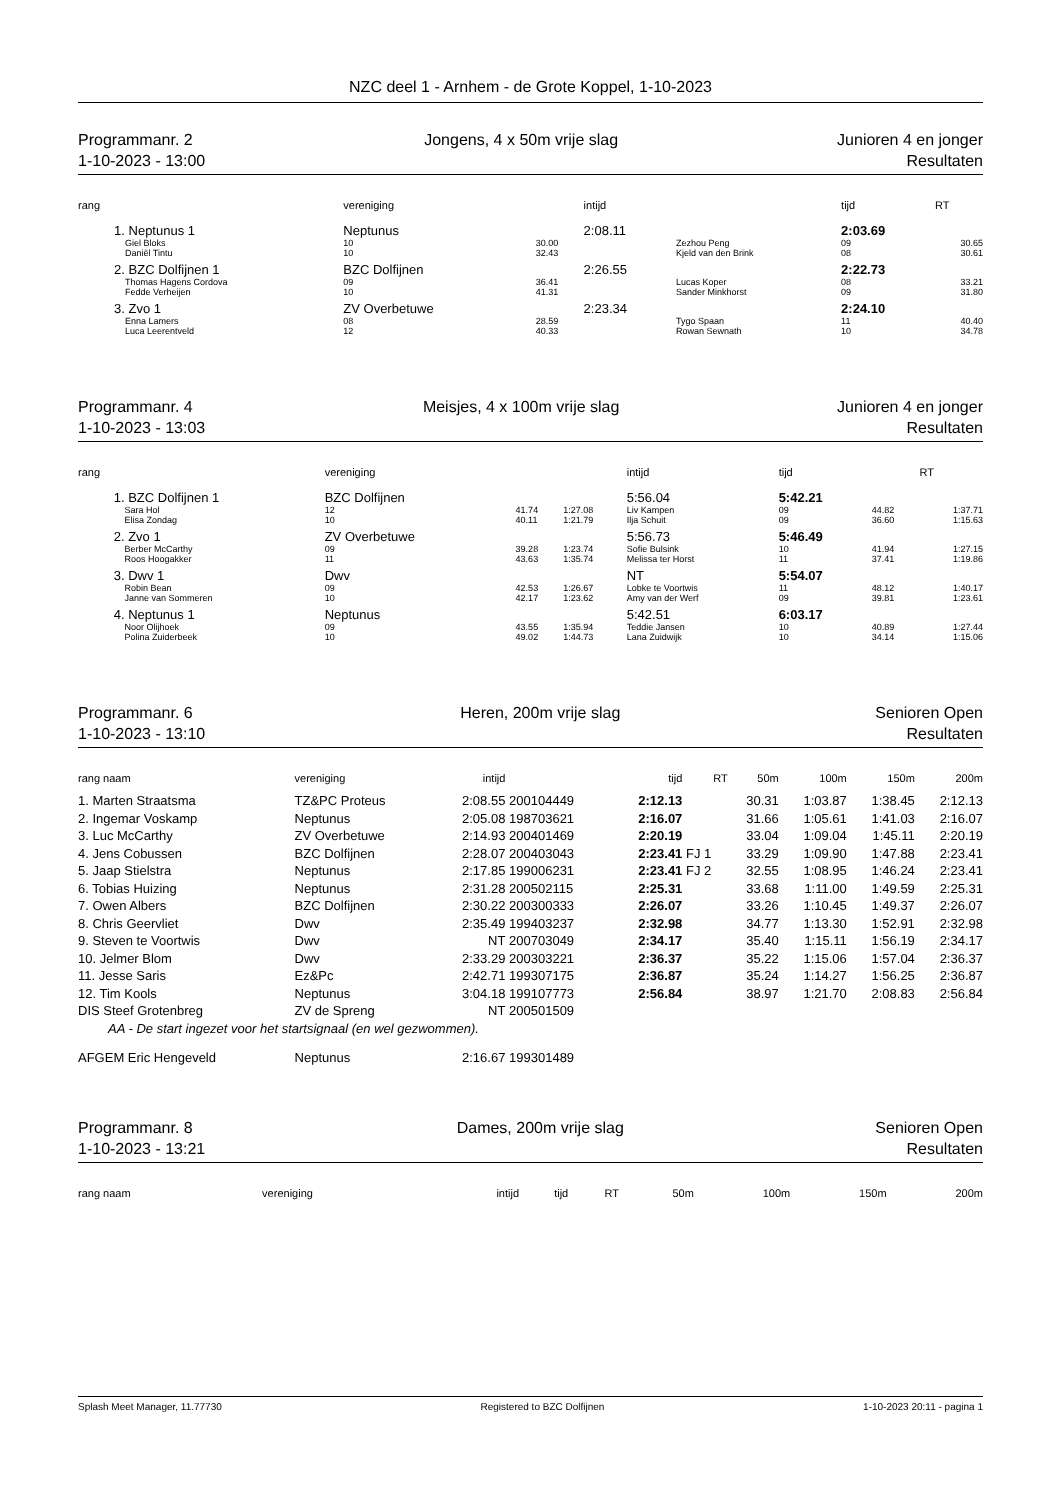NZC deel 1 - Arnhem - de Grote Koppel, 1-10-2023
Programmanr. 2
1-10-2023 - 13:00
Jongens, 4 x 50m vrije slag Junioren 4 en jonger
Resultaten
| rang | | vereniging | | intijd | | | tijd | | RT |
| --- | --- | --- | --- | --- | --- | --- | --- | --- | --- |
| 1. | Neptunus 1 | Neptunus | | 2:08.11 | | | 2:03.69 | | |
| | Giel Bloks | 10 | 30.00 | | Zezhou Peng | | 09 | | 30.65 |
| | Daniël Tintu | 10 | 32.43 | | Kjeld van den Brink | | 08 | | 30.61 |
| 2. | BZC Dolfijnen 1 | BZC Dolfijnen | | 2:26.55 | | | 2:22.73 | | |
| | Thomas Hagens Cordova | 09 | 36.41 | | Lucas Koper | | 08 | | 33.21 |
| | Fedde Verheijen | 10 | 41.31 | | Sander Minkhorst | | 09 | | 31.80 |
| 3. | Zvo 1 | ZV Overbetuwe | | 2:23.34 | | | 2:24.10 | | |
| | Enna Lamers | 08 | 28.59 | | Tygo Spaan | | 11 | | 40.40 |
| | Luca Leerentveld | 12 | 40.33 | | Rowan Sewnath | | 10 | | 34.78 |
Programmanr. 4
1-10-2023 - 13:03
Meisjes, 4 x 100m vrije slag Junioren 4 en jonger
Resultaten
| rang | | vereniging | | | intijd | | tijd | | RT |
| --- | --- | --- | --- | --- | --- | --- | --- | --- | --- |
| 1. | BZC Dolfijnen 1 | BZC Dolfijnen | | | 5:56.04 | | 5:42.21 | | |
| | Sara Hol | 12 | 41.74 | 1:27.08 | Liv Kampen | | 09 | 44.82 | 1:37.71 |
| | Elisa Zondag | 10 | 40.11 | 1:21.79 | Ilja Schuit | | 09 | 36.60 | 1:15.63 |
| 2. | Zvo 1 | ZV Overbetuwe | | | 5:56.73 | | 5:46.49 | | |
| | Berber McCarthy | 09 | 39.28 | 1:23.74 | Sofie Bulsink | | 10 | 41.94 | 1:27.15 |
| | Roos Hoogakker | 11 | 43.63 | 1:35.74 | Melissa ter Horst | | 11 | 37.41 | 1:19.86 |
| 3. | Dwv 1 | Dwv | | | NT | | 5:54.07 | | |
| | Robin Bean | 09 | 42.53 | 1:26.67 | Lobke te Voortwis | | 11 | 48.12 | 1:40.17 |
| | Janne van Sommeren | 10 | 42.17 | 1:23.62 | Amy van der Werf | | 09 | 39.81 | 1:23.61 |
| 4. | Neptunus 1 | Neptunus | | | 5:42.51 | | 6:03.17 | | |
| | Noor Olijhoek | 09 | 43.55 | 1:35.94 | Teddie Jansen | | 10 | 40.89 | 1:27.44 |
| | Polina Zuiderbeek | 10 | 49.02 | 1:44.73 | Lana Zuidwijk | | 10 | 34.14 | 1:15.06 |
Programmanr. 6
1-10-2023 - 13:10
Heren, 200m vrije slag Senioren Open
Resultaten
| rang naam | vereniging | intijd | | tijd | RT | 50m | 100m | 150m | 200m |
| --- | --- | --- | --- | --- | --- | --- | --- | --- | --- |
| 1. Marten Straatsma | TZ&PC Proteus | 2:08.55 | 200104449 | 2:12.13 | | 30.31 | 1:03.87 | 1:38.45 | 2:12.13 |
| 2. Ingemar Voskamp | Neptunus | 2:05.08 | 198703621 | 2:16.07 | | 31.66 | 1:05.61 | 1:41.03 | 2:16.07 |
| 3. Luc McCarthy | ZV Overbetuwe | 2:14.93 | 200401469 | 2:20.19 | | 33.04 | 1:09.04 | 1:45.11 | 2:20.19 |
| 4. Jens Cobussen | BZC Dolfijnen | 2:28.07 | 200403043 | 2:23.41 | FJ 1 | 33.29 | 1:09.90 | 1:47.88 | 2:23.41 |
| 5. Jaap Stielstra | Neptunus | 2:17.85 | 199006231 | 2:23.41 | FJ 2 | 32.55 | 1:08.95 | 1:46.24 | 2:23.41 |
| 6. Tobias Huizing | Neptunus | 2:31.28 | 200502115 | 2:25.31 | | 33.68 | 1:11.00 | 1:49.59 | 2:25.31 |
| 7. Owen Albers | BZC Dolfijnen | 2:30.22 | 200300333 | 2:26.07 | | 33.26 | 1:10.45 | 1:49.37 | 2:26.07 |
| 8. Chris Geervliet | Dwv | 2:35.49 | 199403237 | 2:32.98 | | 34.77 | 1:13.30 | 1:52.91 | 2:32.98 |
| 9. Steven te Voortwis | Dwv | NT | 200703049 | 2:34.17 | | 35.40 | 1:15.11 | 1:56.19 | 2:34.17 |
| 10. Jelmer Blom | Dwv | 2:33.29 | 200303221 | 2:36.37 | | 35.22 | 1:15.06 | 1:57.04 | 2:36.37 |
| 11. Jesse Saris | Ez&Pc | 2:42.71 | 199307175 | 2:36.87 | | 35.24 | 1:14.27 | 1:56.25 | 2:36.87 |
| 12. Tim Kools | Neptunus | 3:04.18 | 199107773 | 2:56.84 | | 38.97 | 1:21.70 | 2:08.83 | 2:56.84 |
| DIS Steef Grotenbreg | ZV de Spreng | NT | 200501509 | | | | | | |
| AA - De start ingezet voor het startsignaal (en wel gezwommen). | | | | | | | | | |
| AFGEM Eric Hengeveld | Neptunus | 2:16.67 | 199301489 | | | | | | |
Programmanr. 8
1-10-2023 - 13:21
Dames, 200m vrije slag Senioren Open
Resultaten
| rang naam | vereniging | intijd | | tijd | RT | 50m | 100m | 150m | 200m |
| --- | --- | --- | --- | --- | --- | --- | --- | --- | --- |
Splash Meet Manager, 11.77730 Registered to BZC Dolfijnen 1-10-2023 20:11 - pagina 1